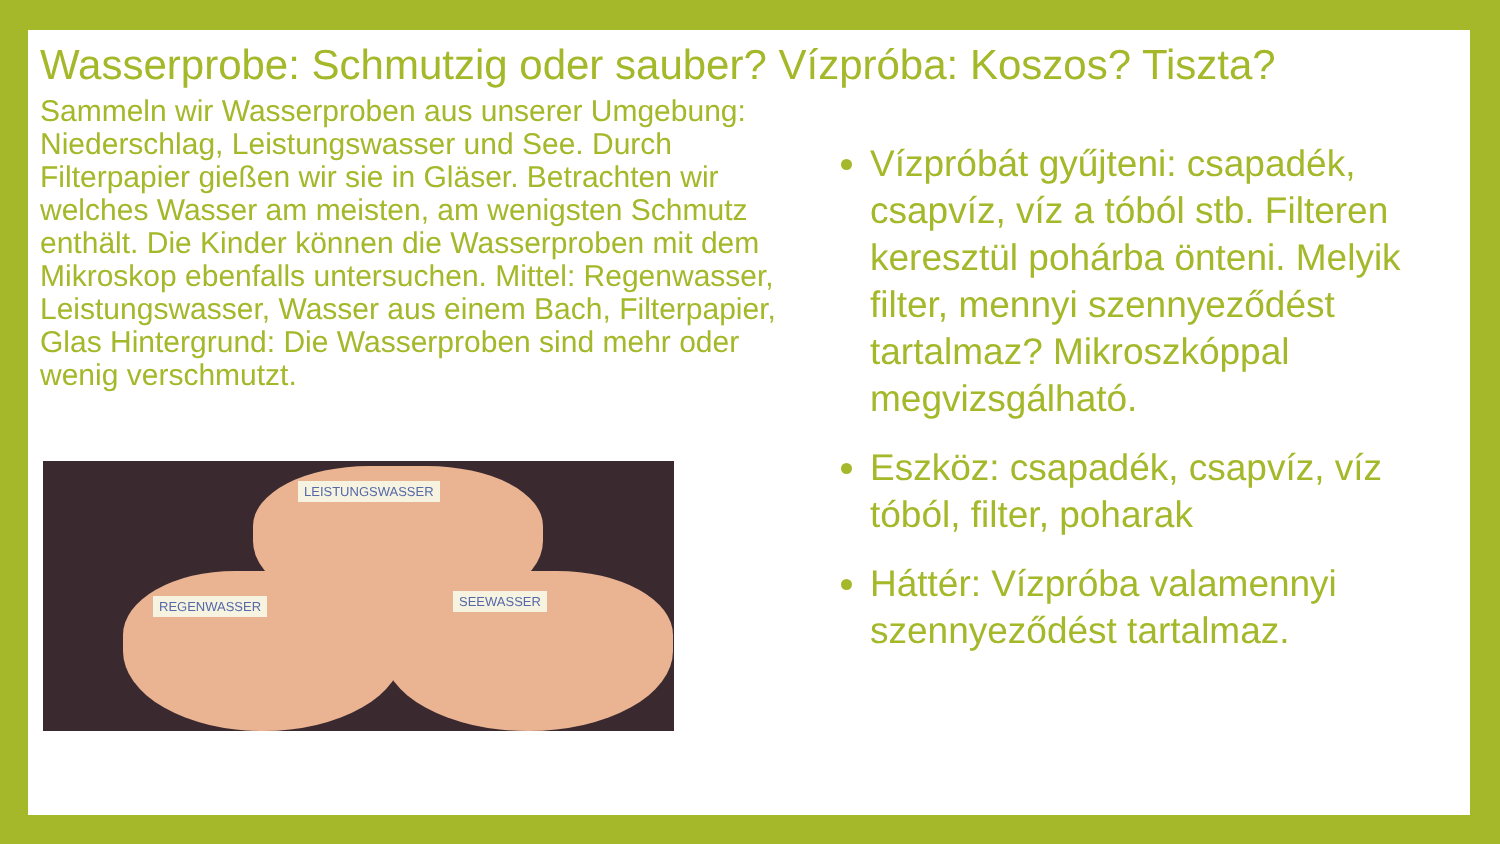Wasserprobe: Schmutzig oder sauber? Vízpróba: Koszos? Tiszta?
Sammeln wir Wasserproben aus unserer Umgebung: Niederschlag, Leistungswasser und See. Durch Filterpapier gießen wir sie in Gläser. Betrachten wir welches Wasser am meisten, am wenigsten Schmutz enthält. Die Kinder können die Wasserproben mit dem Mikroskop ebenfalls untersuchen. Mittel: Regenwasser, Leistungswasser, Wasser aus einem Bach, Filterpapier, Glas Hintergrund: Die Wasserproben sind mehr oder wenig verschmutzt.
LEISTUNGSWASSER
REGENWASSER SEEWASSER
Vízpróbát gyűjteni: csapadék, csapvíz, víz a tóból stb. Filteren keresztül pohárba önteni. Melyik filter, mennyi szennyeződést tartalmaz? Mikroszkóppal megvizsgálható.
Eszköz: csapadék, csapvíz, víz tóból, filter, poharak
Háttér: Vízpróba valamennyi szennyeződést tartalmaz.